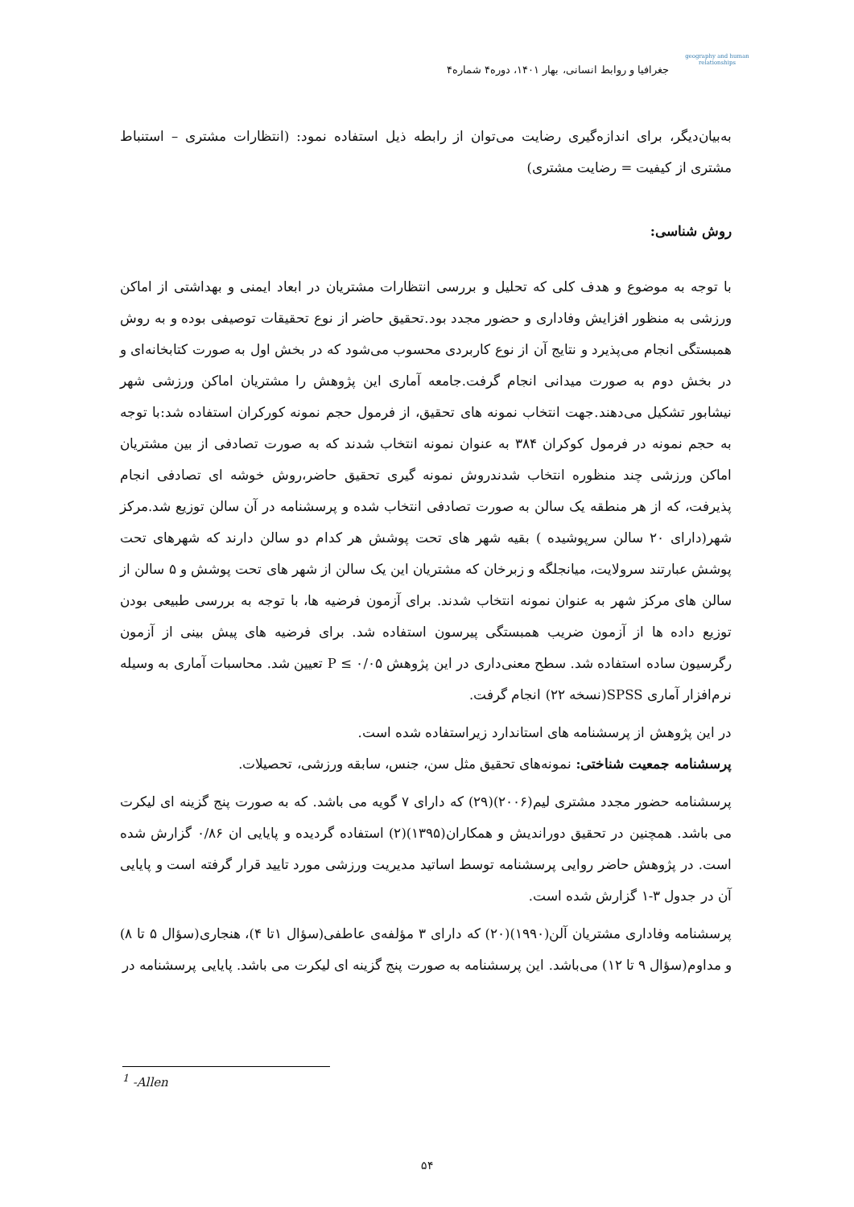geography and human relationships
جغرافیا و روابط انسانی، بهار ۱۴۰۱، دوره۴ شماره۴
به‌بیان‌دیگر، برای اندازه‌گیری رضایت می‌توان از رابطه ذیل استفاده نمود: (انتظارات مشتری – استنباط مشتری از کیفیت = رضایت مشتری)
روش شناسی:
با توجه به موضوع و هدف کلی که تحلیل و بررسی انتظارات مشتریان در ابعاد ایمنی و بهداشتی از اماکن ورزشی به منظور افزایش وفاداری و حضور مجدد بود.تحقیق حاضر از نوع تحقیقات توصیفی بوده و به روش همبستگی انجام می‌پذیرد و نتایج آن از نوع کاربردی محسوب می‌شود که در بخش اول به صورت کتابخانه‌ای و در بخش دوم به صورت میدانی انجام گرفت.جامعه آماری این پژوهش را مشتریان اماکن ورزشی شهر نیشابور تشکیل می‌دهند.جهت انتخاب نمونه های تحقیق، از فرمول حجم نمونه کورکران استفاده شد:با توجه به حجم نمونه در فرمول کوکران ۳۸۴ به عنوان نمونه انتخاب شدند که به صورت تصادفی از بین مشتریان اماکن ورزشی چند منظوره انتخاب شدندروش نمونه گیری تحقیق حاضر،روش خوشه ای تصادفی انجام پذیرفت، که از هر منطقه یک سالن به صورت تصادفی انتخاب شده و پرسشنامه در آن سالن توزیع شد.مرکز شهر(دارای ۲۰ سالن سرپوشیده ) بقیه شهر های تحت پوشش هر کدام دو سالن دارند که شهرهای تحت پوشش عبارتند سرولایت، میانجلگه و زبرخان که مشتریان این یک سالن از شهر های تحت پوشش و ۵ سالن از سالن های مرکز شهر به عنوان نمونه انتخاب شدند. برای آزمون فرضیه ها، با توجه به بررسی طبیعی بودن توزیع داده ها از آزمون ضریب همبستگی پیرسون استفاده شد. برای فرضیه های پیش بینی از آزمون رگرسیون ساده استفاده شد. سطح معنی‌داری در این پژوهش ۰/۰۵ ≥ P تعیین شد. محاسبات آماری به وسیله نرم‌افزار آماری SPSS(نسخه ۲۲) انجام گرفت.
در این پژوهش از پرسشنامه های استاندارد زیراستفاده شده است.
پرسشنامه جمعیت شناختی: نمونه‌های تحقیق مثل سن، جنس، سابقه ورزشی، تحصیلات.
پرسشنامه حضور مجدد مشتری لیم(۲۰۰۶)(۲۹) که دارای ۷ گویه می باشد. که به صورت پنج گزینه ای لیکرت می باشد. همچنین در تحقیق دوراندیش و همکاران(۱۳۹۵)(۲) استفاده گردیده و پایایی ان ۰/۸۶ گزارش شده است. در پژوهش حاضر روایی پرسشنامه توسط اساتید مدیریت ورزشی مورد تایید قرار گرفته است و پایایی آن در جدول ۳-۱ گزارش شده است.
پرسشنامه وفاداری مشتریان آلن(۱۹۹۰)(۲۰) که دارای ۳ مؤلفه‌ی عاطفی(سؤال ۱تا ۴)، هنجاری(سؤال ۵ تا ۸) و مداوم(سؤال ۹ تا ۱۲) می‌باشد. این پرسشنامه به صورت پنج گزینه ای لیکرت می باشد. پایایی پرسشنامه در
<sup>1</sup> -Allen
۵۴